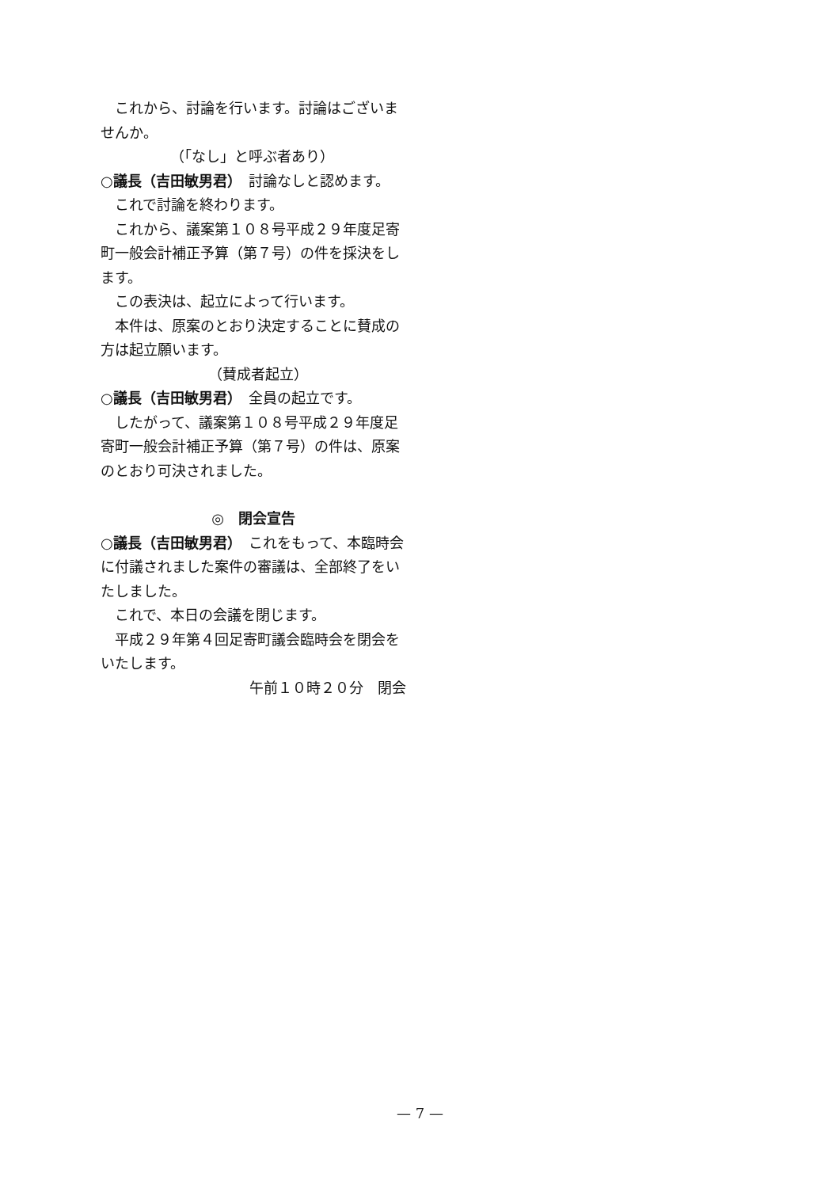これから、討論を行います。討論はございませんか。
（「なし」と呼ぶ者あり）
○議長（吉田敏男君）　討論なしと認めます。
これで討論を終わります。
これから、議案第１０８号平成２９年度足寄町一般会計補正予算（第７号）の件を採決をします。
この表決は、起立によって行います。
本件は、原案のとおり決定することに賛成の方は起立願います。
（賛成者起立）
○議長（吉田敏男君）　全員の起立です。
したがって、議案第１０８号平成２９年度足寄町一般会計補正予算（第７号）の件は、原案のとおり可決されました。
◎　閉会宣告
○議長（吉田敏男君）　これをもって、本臨時会に付議されました案件の審議は、全部終了をいたしました。
これで、本日の会議を閉じます。
平成２９年第４回足寄町議会臨時会を閉会をいたします。
午前１０時２０分　閉会
— 7 —